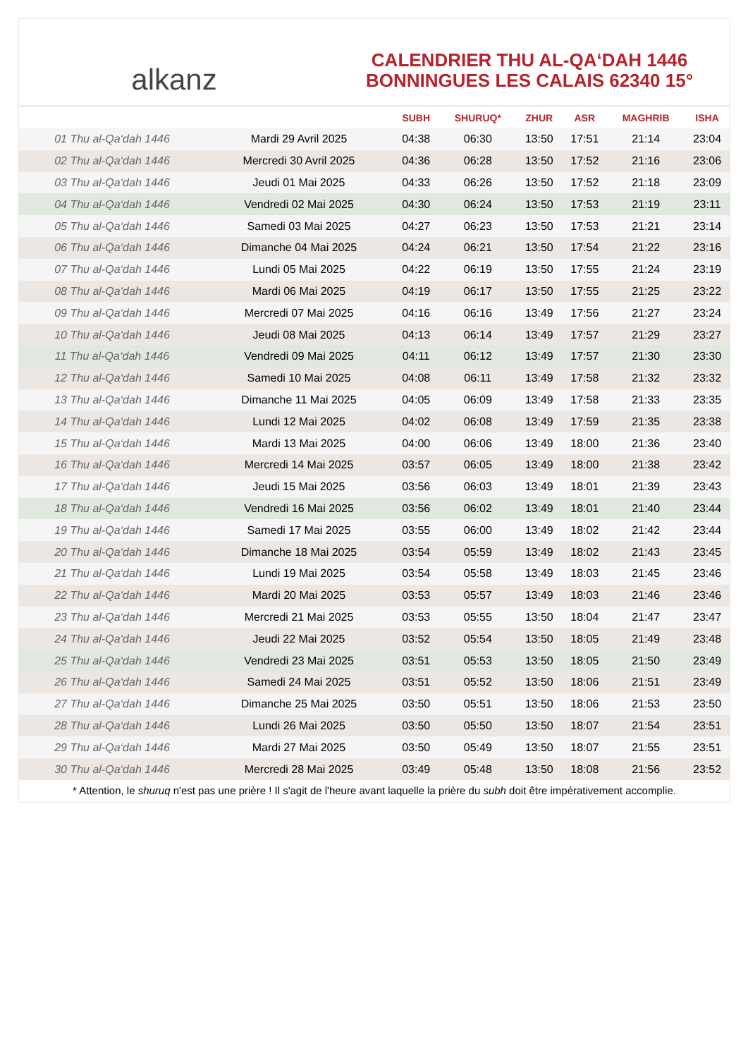alkanz
CALENDRIER THU AL-QA‘DAH 1446
BONNINGUES LES CALAIS 62340 15°
| | | SUBH | SHURUQ* | ZHUR | ASR | MAGHRIB | ISHA |
| --- | --- | --- | --- | --- | --- | --- | --- |
| 01 Thu al-Qa‘dah 1446 | Mardi 29 Avril 2025 | 04:38 | 06:30 | 13:50 | 17:51 | 21:14 | 23:04 |
| 02 Thu al-Qa‘dah 1446 | Mercredi 30 Avril 2025 | 04:36 | 06:28 | 13:50 | 17:52 | 21:16 | 23:06 |
| 03 Thu al-Qa‘dah 1446 | Jeudi 01 Mai 2025 | 04:33 | 06:26 | 13:50 | 17:52 | 21:18 | 23:09 |
| 04 Thu al-Qa‘dah 1446 | Vendredi 02 Mai 2025 | 04:30 | 06:24 | 13:50 | 17:53 | 21:19 | 23:11 |
| 05 Thu al-Qa‘dah 1446 | Samedi 03 Mai 2025 | 04:27 | 06:23 | 13:50 | 17:53 | 21:21 | 23:14 |
| 06 Thu al-Qa‘dah 1446 | Dimanche 04 Mai 2025 | 04:24 | 06:21 | 13:50 | 17:54 | 21:22 | 23:16 |
| 07 Thu al-Qa‘dah 1446 | Lundi 05 Mai 2025 | 04:22 | 06:19 | 13:50 | 17:55 | 21:24 | 23:19 |
| 08 Thu al-Qa‘dah 1446 | Mardi 06 Mai 2025 | 04:19 | 06:17 | 13:50 | 17:55 | 21:25 | 23:22 |
| 09 Thu al-Qa‘dah 1446 | Mercredi 07 Mai 2025 | 04:16 | 06:16 | 13:49 | 17:56 | 21:27 | 23:24 |
| 10 Thu al-Qa‘dah 1446 | Jeudi 08 Mai 2025 | 04:13 | 06:14 | 13:49 | 17:57 | 21:29 | 23:27 |
| 11 Thu al-Qa‘dah 1446 | Vendredi 09 Mai 2025 | 04:11 | 06:12 | 13:49 | 17:57 | 21:30 | 23:30 |
| 12 Thu al-Qa‘dah 1446 | Samedi 10 Mai 2025 | 04:08 | 06:11 | 13:49 | 17:58 | 21:32 | 23:32 |
| 13 Thu al-Qa‘dah 1446 | Dimanche 11 Mai 2025 | 04:05 | 06:09 | 13:49 | 17:58 | 21:33 | 23:35 |
| 14 Thu al-Qa‘dah 1446 | Lundi 12 Mai 2025 | 04:02 | 06:08 | 13:49 | 17:59 | 21:35 | 23:38 |
| 15 Thu al-Qa‘dah 1446 | Mardi 13 Mai 2025 | 04:00 | 06:06 | 13:49 | 18:00 | 21:36 | 23:40 |
| 16 Thu al-Qa‘dah 1446 | Mercredi 14 Mai 2025 | 03:57 | 06:05 | 13:49 | 18:00 | 21:38 | 23:42 |
| 17 Thu al-Qa‘dah 1446 | Jeudi 15 Mai 2025 | 03:56 | 06:03 | 13:49 | 18:01 | 21:39 | 23:43 |
| 18 Thu al-Qa‘dah 1446 | Vendredi 16 Mai 2025 | 03:56 | 06:02 | 13:49 | 18:01 | 21:40 | 23:44 |
| 19 Thu al-Qa‘dah 1446 | Samedi 17 Mai 2025 | 03:55 | 06:00 | 13:49 | 18:02 | 21:42 | 23:44 |
| 20 Thu al-Qa‘dah 1446 | Dimanche 18 Mai 2025 | 03:54 | 05:59 | 13:49 | 18:02 | 21:43 | 23:45 |
| 21 Thu al-Qa‘dah 1446 | Lundi 19 Mai 2025 | 03:54 | 05:58 | 13:49 | 18:03 | 21:45 | 23:46 |
| 22 Thu al-Qa‘dah 1446 | Mardi 20 Mai 2025 | 03:53 | 05:57 | 13:49 | 18:03 | 21:46 | 23:46 |
| 23 Thu al-Qa‘dah 1446 | Mercredi 21 Mai 2025 | 03:53 | 05:55 | 13:50 | 18:04 | 21:47 | 23:47 |
| 24 Thu al-Qa‘dah 1446 | Jeudi 22 Mai 2025 | 03:52 | 05:54 | 13:50 | 18:05 | 21:49 | 23:48 |
| 25 Thu al-Qa‘dah 1446 | Vendredi 23 Mai 2025 | 03:51 | 05:53 | 13:50 | 18:05 | 21:50 | 23:49 |
| 26 Thu al-Qa‘dah 1446 | Samedi 24 Mai 2025 | 03:51 | 05:52 | 13:50 | 18:06 | 21:51 | 23:49 |
| 27 Thu al-Qa‘dah 1446 | Dimanche 25 Mai 2025 | 03:50 | 05:51 | 13:50 | 18:06 | 21:53 | 23:50 |
| 28 Thu al-Qa‘dah 1446 | Lundi 26 Mai 2025 | 03:50 | 05:50 | 13:50 | 18:07 | 21:54 | 23:51 |
| 29 Thu al-Qa‘dah 1446 | Mardi 27 Mai 2025 | 03:50 | 05:49 | 13:50 | 18:07 | 21:55 | 23:51 |
| 30 Thu al-Qa‘dah 1446 | Mercredi 28 Mai 2025 | 03:49 | 05:48 | 13:50 | 18:08 | 21:56 | 23:52 |
* Attention, le shuruq n'est pas une prière ! Il s'agit de l'heure avant laquelle la prière du subh doit être impérativement accomplie.